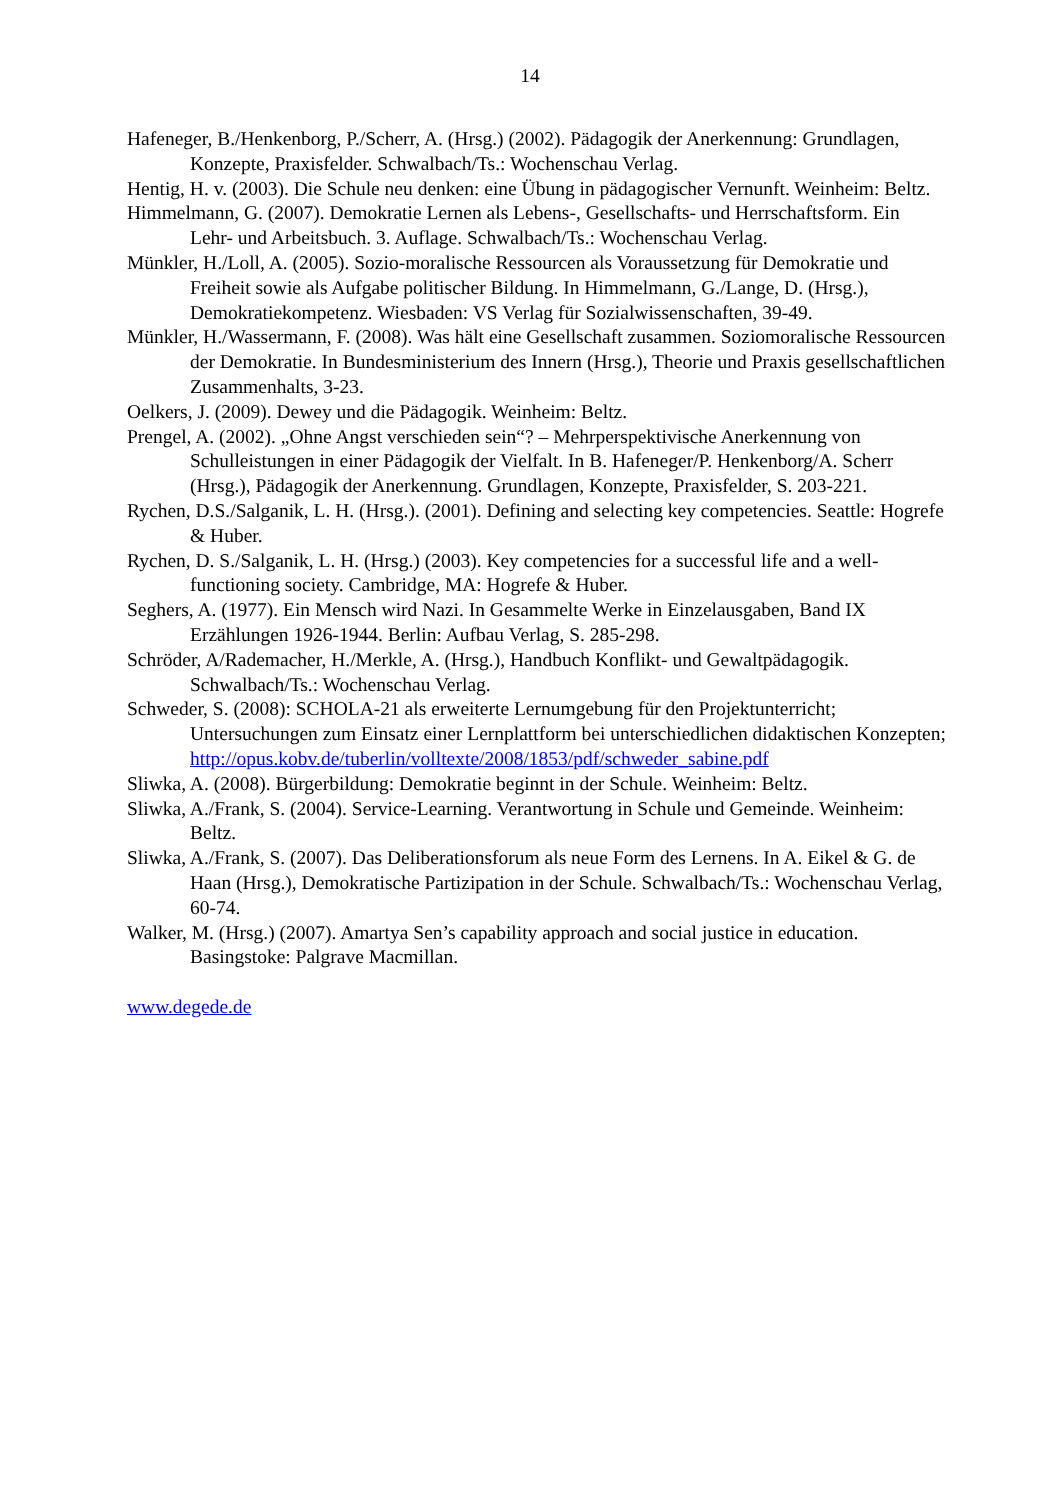14
Hafeneger, B./Henkenborg, P./Scherr, A. (Hrsg.) (2002). Pädagogik der Anerkennung: Grundlagen, Konzepte, Praxisfelder. Schwalbach/Ts.: Wochenschau Verlag.
Hentig, H. v. (2003). Die Schule neu denken: eine Übung in pädagogischer Vernunft. Weinheim: Beltz.
Himmelmann, G. (2007). Demokratie Lernen als Lebens-, Gesellschafts- und Herrschaftsform. Ein Lehr- und Arbeitsbuch. 3. Auflage. Schwalbach/Ts.: Wochenschau Verlag.
Münkler, H./Loll, A. (2005). Sozio-moralische Ressourcen als Voraussetzung für Demokratie und Freiheit sowie als Aufgabe politischer Bildung. In Himmelmann, G./Lange, D. (Hrsg.), Demokratiekompetenz. Wiesbaden: VS Verlag für Sozialwissenschaften, 39-49.
Münkler, H./Wassermann, F. (2008). Was hält eine Gesellschaft zusammen. Soziomoralische Ressourcen der Demokratie. In Bundesministerium des Innern (Hrsg.), Theorie und Praxis gesellschaftlichen Zusammenhalts, 3-23.
Oelkers, J. (2009). Dewey und die Pädagogik. Weinheim: Beltz.
Prengel, A. (2002). „Ohne Angst verschieden sein“? – Mehrperspektivische Anerkennung von Schulleistungen in einer Pädagogik der Vielfalt. In B. Hafeneger/P. Henkenborg/A. Scherr (Hrsg.), Pädagogik der Anerkennung. Grundlagen, Konzepte, Praxisfelder, S. 203-221.
Rychen, D.S./Salganik, L. H. (Hrsg.). (2001). Defining and selecting key competencies. Seattle: Hogrefe & Huber.
Rychen, D. S./Salganik, L. H. (Hrsg.) (2003). Key competencies for a successful life and a well-functioning society. Cambridge, MA: Hogrefe & Huber.
Seghers, A. (1977). Ein Mensch wird Nazi. In Gesammelte Werke in Einzelausgaben, Band IX Erzählungen 1926-1944. Berlin: Aufbau Verlag, S. 285-298.
Schröder, A/Rademacher, H./Merkle, A. (Hrsg.), Handbuch Konflikt- und Gewaltpädagogik. Schwalbach/Ts.: Wochenschau Verlag.
Schweder, S. (2008): SCHOLA-21 als erweiterte Lernumgebung für den Projektunterricht; Untersuchungen zum Einsatz einer Lernplattform bei unterschiedlichen didaktischen Konzepten; http://opus.kobv.de/tuberlin/volltexte/2008/1853/pdf/schweder_sabine.pdf
Sliwka, A. (2008). Bürgerbildung: Demokratie beginnt in der Schule. Weinheim: Beltz.
Sliwka, A./Frank, S. (2004). Service-Learning. Verantwortung in Schule und Gemeinde. Weinheim: Beltz.
Sliwka, A./Frank, S. (2007). Das Deliberationsforum als neue Form des Lernens. In A. Eikel & G. de Haan (Hrsg.), Demokratische Partizipation in der Schule. Schwalbach/Ts.: Wochenschau Verlag, 60-74.
Walker, M. (Hrsg.) (2007). Amartya Sen’s capability approach and social justice in education. Basingstoke: Palgrave Macmillan.
www.degede.de